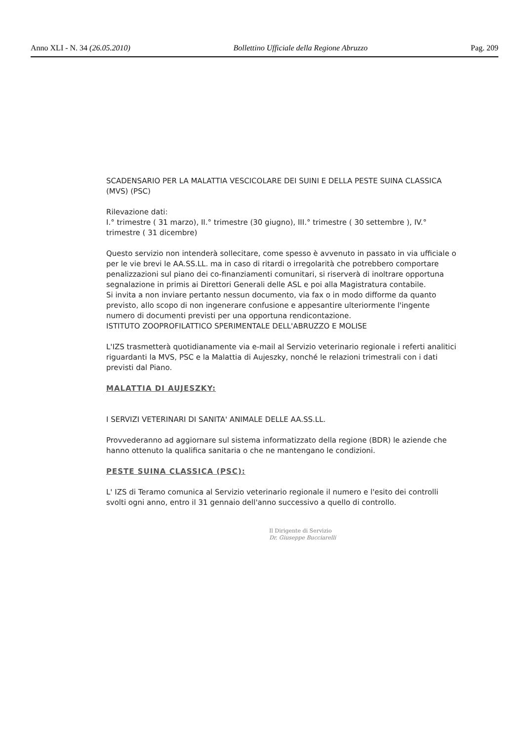Anno XLI - N. 34 (26.05.2010) Bollettino Ufficiale della Regione Abruzzo Pag. 209
SCADENSARIO PER LA MALATTIA VESCICOLARE DEI SUINI E DELLA PESTE SUINA CLASSICA (MVS) (PSC)
Rilevazione dati:
I.° trimestre ( 31 marzo), II.° trimestre (30 giugno), III.° trimestre ( 30 settembre ), IV.° trimestre ( 31 dicembre)
Questo servizio non intenderà sollecitare, come spesso è avvenuto in passato in via ufficiale o per le vie brevi le AA.SS.LL. ma in caso di ritardi o irregolarità che potrebbero comportare penalizzazioni sul piano dei co-finanziamenti comunitari, si riserverà di inoltrare opportuna segnalazione in primis ai Direttori Generali delle ASL e poi alla Magistratura contabile.
Si invita a non inviare pertanto nessun documento, via fax o in modo difforme da quanto previsto, allo scopo di non ingenerare confusione e appesantire ulteriormente l'ingente numero di documenti previsti per una opportuna rendicontazione.
ISTITUTO ZOOPROFILATTICO SPERIMENTALE DELL'ABRUZZO E MOLISE
L'IZS trasmetterà quotidianamente via e-mail al Servizio veterinario regionale i referti analitici riguardanti la MVS, PSC e la Malattia di Aujeszky, nonché le relazioni trimestrali con i dati previsti dal Piano.
MALATTIA DI AUJESZKY:
I SERVIZI VETERINARI DI SANITA' ANIMALE DELLE AA.SS.LL.
Provvederanno ad aggiornare sul sistema informatizzato della regione (BDR) le aziende che hanno ottenuto la qualifica sanitaria o che ne mantengano le condizioni.
PESTE SUINA CLASSICA (PSC):
L' IZS di Teramo comunica al Servizio veterinario regionale il numero e l'esito dei controlli svolti ogni anno, entro il 31 gennaio dell'anno successivo a quello di controllo.
Il Dirigente di Servizio
Dr. Giuseppe Bucciarelli